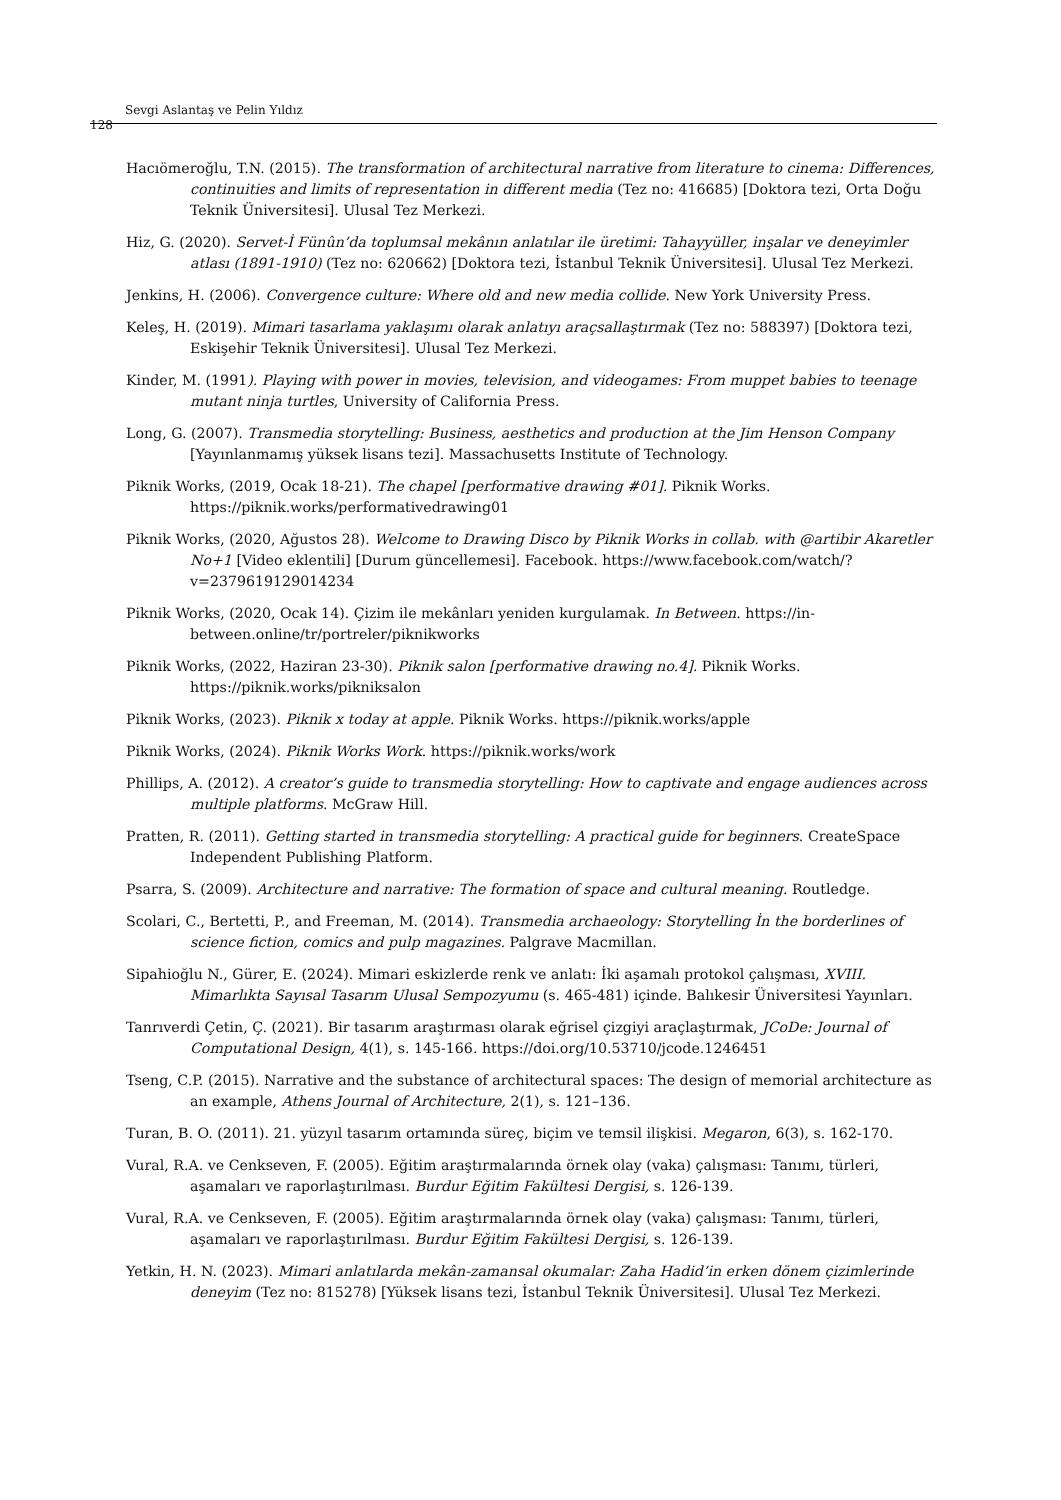128
Sevgi Aslantaş ve Pelin Yıldız
Hacıömeroğlu, T.N. (2015). The transformation of architectural narrative from literature to cinema: Differences, continuities and limits of representation in different media (Tez no: 416685) [Doktora tezi, Orta Doğu Teknik Üniversitesi]. Ulusal Tez Merkezi.
Hiz, G. (2020). Servet-İ Fünûn’da toplumsal mekânın anlatılar ile üretimi: Tahayyüller, inşalar ve deneyimler atlası (1891-1910) (Tez no: 620662) [Doktora tezi, İstanbul Teknik Üniversitesi]. Ulusal Tez Merkezi.
Jenkins, H. (2006). Convergence culture: Where old and new media collide. New York University Press.
Keleş, H. (2019). Mimari tasarlama yaklaşımı olarak anlatıyı araçsallaştırmak (Tez no: 588397) [Doktora tezi, Eskişehir Teknik Üniversitesi]. Ulusal Tez Merkezi.
Kinder, M. (1991). Playing with power in movies, television, and videogames: From muppet babies to teenage mutant ninja turtles, University of California Press.
Long, G. (2007). Transmedia storytelling: Business, aesthetics and production at the Jim Henson Company [Yayınlanmamış yüksek lisans tezi]. Massachusetts Institute of Technology.
Piknik Works, (2019, Ocak 18-21). The chapel [performative drawing #01]. Piknik Works. https://piknik.works/performativedrawing01
Piknik Works, (2020, Ağustos 28). Welcome to Drawing Disco by Piknik Works in collab. with @artibir Akaretler No+1 [Video eklentili] [Durum güncellemesi]. Facebook. https://www.facebook.com/watch/?v=2379619129014234
Piknik Works, (2020, Ocak 14). Çizim ile mekânları yeniden kurgulamak. In Between. https://in-between.online/tr/portreler/piknikworks
Piknik Works, (2022, Haziran 23-30). Piknik salon [performative drawing no.4]. Piknik Works. https://piknik.works/pikniksalon
Piknik Works, (2023). Piknik x today at apple. Piknik Works. https://piknik.works/apple
Piknik Works, (2024). Piknik Works Work. https://piknik.works/work
Phillips, A. (2012). A creator’s guide to transmedia storytelling: How to captivate and engage audiences across multiple platforms. McGraw Hill.
Pratten, R. (2011). Getting started in transmedia storytelling: A practical guide for beginners. CreateSpace Independent Publishing Platform.
Psarra, S. (2009). Architecture and narrative: The formation of space and cultural meaning. Routledge.
Scolari, C., Bertetti, P., and Freeman, M. (2014). Transmedia archaeology: Storytelling İn the borderlines of science fiction, comics and pulp magazines. Palgrave Macmillan.
Sipahioğlu N., Gürer, E. (2024). Mimari eskizlerde renk ve anlatı: İki aşamalı protokol çalışması, XVIII. Mimarlıkta Sayısal Tasarım Ulusal Sempozyumu (s. 465-481) içinde. Balıkesir Üniversitesi Yayınları.
Tanrıverdi Çetin, Ç. (2021). Bir tasarım araştırması olarak eğrisel çizgiyi araçlaştırmak, JCoDe: Journal of Computational Design, 4(1), s. 145-166. https://doi.org/10.53710/jcode.1246451
Tseng, C.P. (2015). Narrative and the substance of architectural spaces: The design of memorial architecture as an example, Athens Journal of Architecture, 2(1), s. 121–136.
Turan, B. O. (2011). 21. yüzyıl tasarım ortamında süreç, biçim ve temsil ilişkisi. Megaron, 6(3), s. 162-170.
Vural, R.A. ve Cenkseven, F. (2005). Eğitim araştırmalarında örnek olay (vaka) çalışması: Tanımı, türleri, aşamaları ve raporlaştırılması. Burdur Eğitim Fakültesi Dergisi, s. 126-139.
Vural, R.A. ve Cenkseven, F. (2005). Eğitim araştırmalarında örnek olay (vaka) çalışması: Tanımı, türleri, aşamaları ve raporlaştırılması. Burdur Eğitim Fakültesi Dergisi, s. 126-139.
Yetkin, H. N. (2023). Mimari anlatılarda mekân-zamansal okumalar: Zaha Hadid’in erken dönem çizimlerinde deneyim (Tez no: 815278) [Yüksek lisans tezi, İstanbul Teknik Üniversitesi]. Ulusal Tez Merkezi.